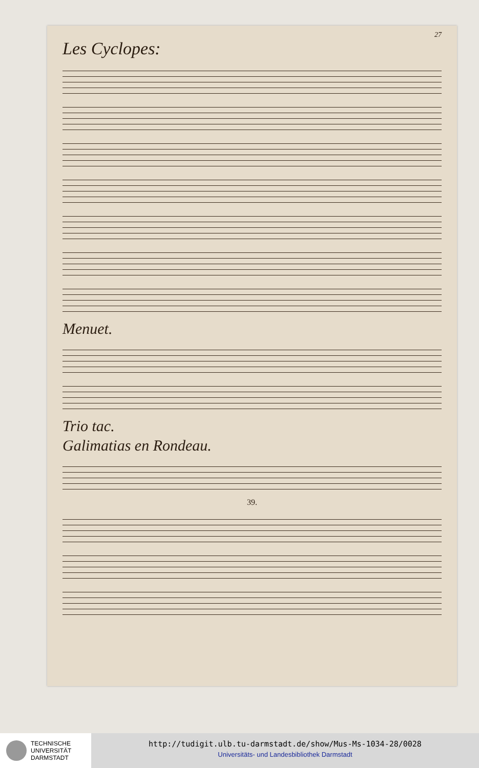27
Les Cyclopes:
Menuet.
Trio tac.
Galimatias en Rondeau.
39.
TECHNISCHE
UNIVERSITÄT
DARMSTADT
http://tudigit.ulb.tu-darmstadt.de/show/Mus-Ms-1034-28/0028
Universitäts- und Landesbibliothek Darmstadt